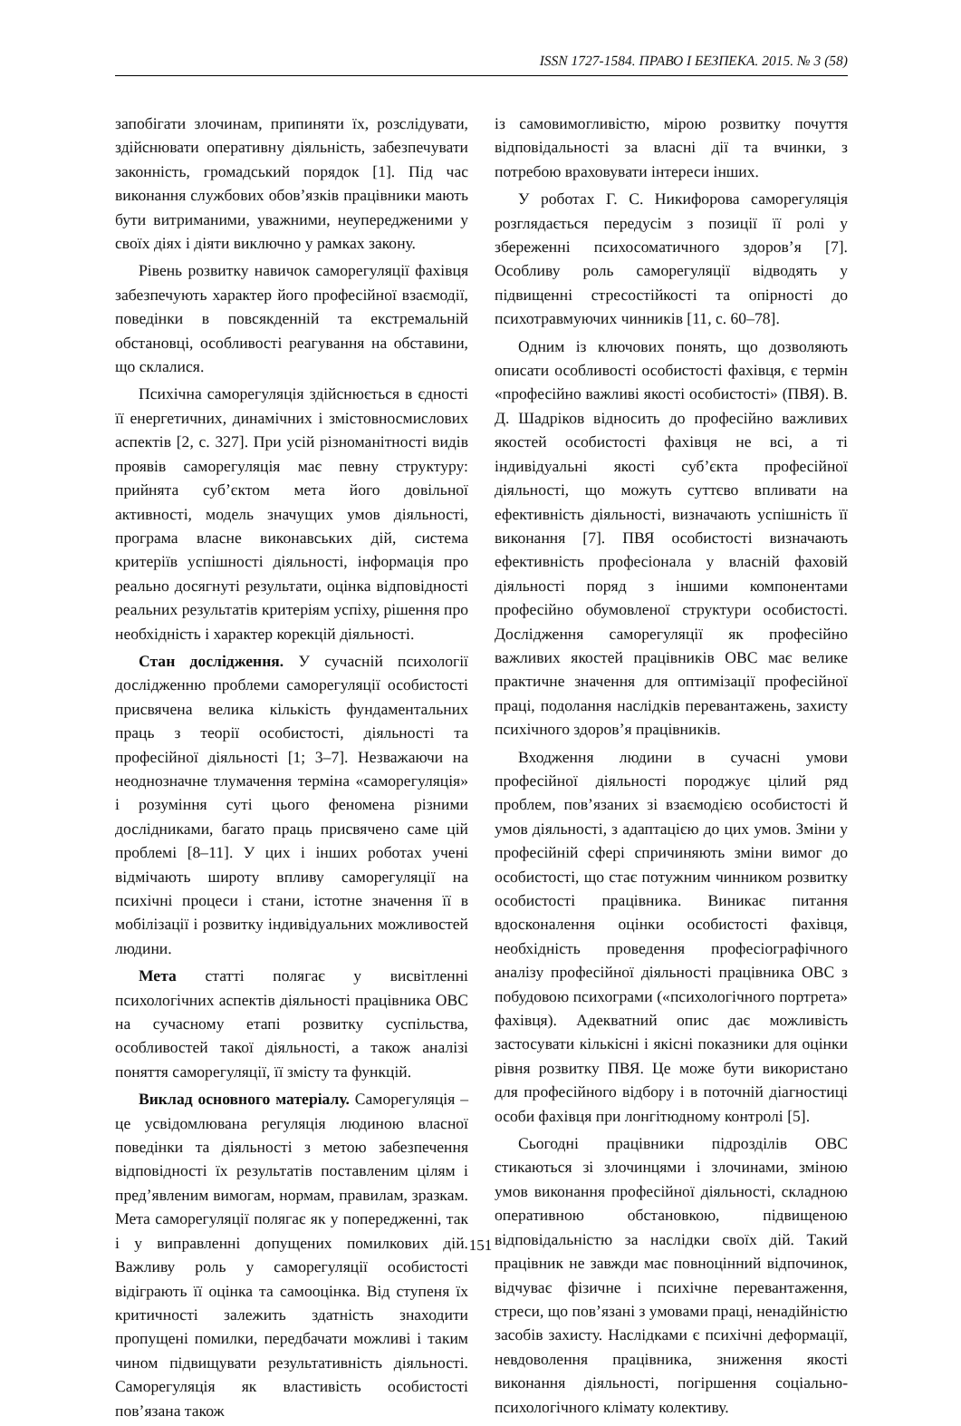ISSN 1727-1584. ПРАВО І БЕЗПЕКА. 2015. № 3 (58)
запобігати злочинам, припиняти їх, розслідувати, здійснювати оперативну діяльність, забезпечувати законність, громадський порядок [1]. Під час виконання службових обов’язків працівники мають бути витриманими, уважними, неупередженими у своїх діях і діяти виключно у рамках закону.
Рівень розвитку навичок саморегуляції фахівця забезпечують характер його професійної взаємодії, поведінки в повсякденній та екстремальній обстановці, особливості реагування на обставини, що склалися.
Психічна саморегуляція здійснюється в єдності її енергетичних, динамічних і змістовносмислових аспектів [2, с. 327]. При усій різноманітності видів проявів саморегуляція має певну структуру: прийнята суб’єктом мета його довільної активності, модель значущих умов діяльності, програма власне виконавських дій, система критеріїв успішності діяльності, інформація про реально досягнуті результати, оцінка відповідності реальних результатів критеріям успіху, рішення про необхідність і характер корекцій діяльності.
Стан дослідження. У сучасній психології дослідженню проблеми саморегуляції особистості присвячена велика кількість фундаментальних праць з теорії особистості, діяльності та професійної діяльності [1; 3–7]. Незважаючи на неоднозначне тлумачення терміна «саморегуляція» і розуміння суті цього феномена різними дослідниками, багато праць присвячено саме цій проблемі [8–11]. У цих і інших роботах учені відмічають широту впливу саморегуляції на психічні процеси і стани, істотне значення її в мобілізації і розвитку індивідуальних можливостей людини.
Мета статті полягає у висвітленні психологічних аспектів діяльності працівника ОВС на сучасному етапі розвитку суспільства, особливостей такої діяльності, а також аналізі поняття саморегуляції, її змісту та функцій.
Виклад основного матеріалу. Саморегуляція – це усвідомлювана регуляція людиною власної поведінки та діяльності з метою забезпечення відповідності їх результатів поставленим цілям і пред’явленим вимогам, нормам, правилам, зразкам. Мета саморегуляції полягає як у попередженні, так і у виправленні допущених помилкових дій. Важливу роль у саморегуляції особистості відіграють її оцінка та самооцінка. Від ступеня їх критичності залежить здатність знаходити пропущені помилки, передбачати можливі і таким чином підвищувати результативність діяльності. Саморегуляція як властивість особистості пов’язана також
із самовимогливістю, мірою розвитку почуття відповідальності за власні дії та вчинки, з потребою враховувати інтереси інших.
У роботах Г. С. Никифорова саморегуляція розглядається передусім з позиції її ролі у збереженні психосоматичного здоров’я [7]. Особливу роль саморегуляції відводять у підвищенні стресостійкості та опірності до психотравмуючих чинників [11, с. 60–78].
Одним із ключових понять, що дозволяють описати особливості особистості фахівця, є термін «професійно важливі якості особистості» (ПВЯ). В. Д. Шадріков відносить до професійно важливих якостей особистості фахівця не всі, а ті індивідуальні якості суб’єкта професійної діяльності, що можуть суттєво впливати на ефективність діяльності, визначають успішність її виконання [7]. ПВЯ особистості визначають ефективність професіонала у власній фаховій діяльності поряд з іншими компонентами професійно обумовленої структури особистості. Дослідження саморегуляції як професійно важливих якостей працівників ОВС має велике практичне значення для оптимізації професійної праці, подолання наслідків перевантажень, захисту психічного здоров’я працівників.
Входження людини в сучасні умови професійної діяльності породжує цілий ряд проблем, пов’язаних зі взаємодією особистості й умов діяльності, з адаптацією до цих умов. Зміни у професійній сфері спричиняють зміни вимог до особистості, що стає потужним чинником розвитку особистості працівника. Виникає питання вдосконалення оцінки особистості фахівця, необхідність проведення професіографічного аналізу професійної діяльності працівника ОВС з побудовою психограми («психологічного портрета» фахівця). Адекватний опис дає можливість застосувати кількісні і якісні показники для оцінки рівня розвитку ПВЯ. Це може бути використано для професійного відбору і в поточній діагностиці особи фахівця при лонгітюдному контролі [5].
Сьогодні працівники підрозділів ОВС стикаються зі злочинцями і злочинами, зміною умов виконання професійної діяльності, складною оперативною обстановкою, підвищеною відповідальністю за наслідки своїх дій. Такий працівник не завжди має повноцінний відпочинок, відчуває фізичне і психічне перевантаження, стреси, що пов’язані з умовами праці, ненадійністю засобів захисту. Наслідками є психічні деформації, невдоволення працівника, зниження якості виконання діяльності, погіршення соціально-психологічного клімату колективу.
151